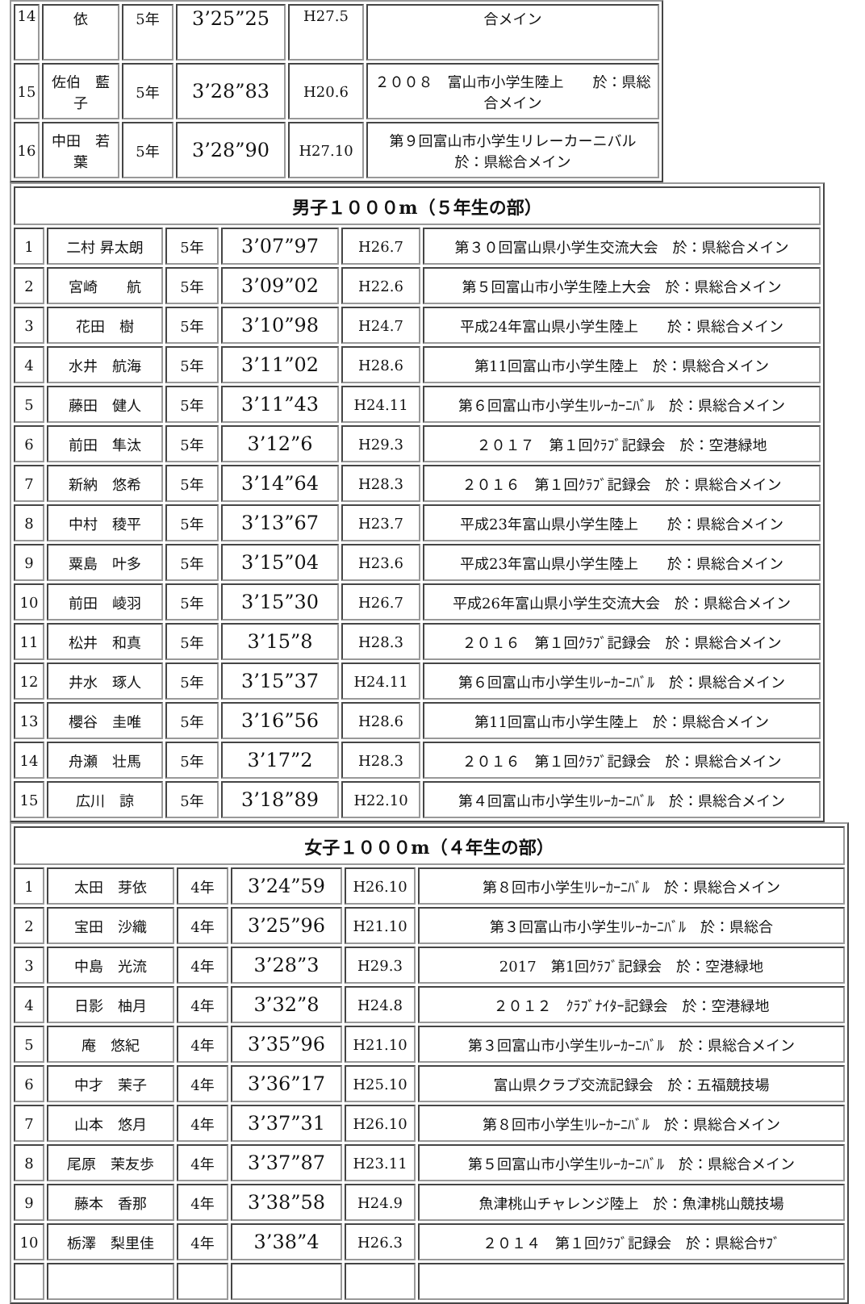| 14 | 依 | 5年 | 3’25”25 | H27.5 | 合メイン |
| 15 | 佐伯 藍子 | 5年 | 3’28”83 | H20.6 | ２００８ 富山市小学生陸上 於：県総合メイン |
| 16 | 中田 若葉 | 5年 | 3’28”90 | H27.10 | 第９回富山市小学生リレーカーニバル 於：県総合メイン |
| 男子１０００m（５年生の部） | | | | | |
| --- | --- | --- | --- | --- | --- |
| 1 | 二村 昇太朗 | 5年 | 3’07”97 | H26.7 | 第３０回富山県小学生交流大会 於：県総合メイン |
| 2 | 宮崎 航 | 5年 | 3’09”02 | H22.6 | 第５回富山市小学生陸上大会 於：県総合メイン |
| 3 | 花田 樹 | 5年 | 3’10”98 | H24.7 | 平成24年富山県小学生陸上 於：県総合メイン |
| 4 | 水井 航海 | 5年 | 3’11”02 | H28.6 | 第11回富山市小学生陸上 於：県総合メイン |
| 5 | 藤田 健人 | 5年 | 3’11”43 | H24.11 | 第６回富山市小学生ﾘﾚｰｶｰﾆﾊﾞﾙ 於：県総合メイン |
| 6 | 前田 隼汰 | 5年 | 3’12”6 | H29.3 | ２０１７ 第１回ｸﾗﾌﾞ記録会 於：空港緑地 |
| 7 | 新納 悠希 | 5年 | 3’14”64 | H28.3 | ２０１６ 第１回ｸﾗﾌﾞ記録会 於：県総合メイン |
| 8 | 中村 稜平 | 5年 | 3’13”67 | H23.7 | 平成23年富山県小学生陸上 於：県総合メイン |
| 9 | 粟島 叶多 | 5年 | 3’15”04 | H23.6 | 平成23年富山県小学生陸上 於：県総合メイン |
| 10 | 前田 崚羽 | 5年 | 3’15”30 | H26.7 | 平成26年富山県小学生交流大会 於：県総合メイン |
| 11 | 松井 和真 | 5年 | 3’15”8 | H28.3 | ２０１６ 第１回ｸﾗﾌﾞ記録会 於：県総合メイン |
| 12 | 井水 琢人 | 5年 | 3’15”37 | H24.11 | 第６回富山市小学生ﾘﾚｰｶｰﾆﾊﾞﾙ 於：県総合メイン |
| 13 | 櫻谷 圭唯 | 5年 | 3’16”56 | H28.6 | 第11回富山市小学生陸上 於：県総合メイン |
| 14 | 舟瀬 壮馬 | 5年 | 3’17”2 | H28.3 | ２０１６ 第１回ｸﾗﾌﾞ記録会 於：県総合メイン |
| 15 | 広川 諒 | 5年 | 3’18”89 | H22.10 | 第４回富山市小学生ﾘﾚｰｶｰﾆﾊﾞﾙ 於：県総合メイン |
| 女子１０００m（４年生の部） | | | | | |
| --- | --- | --- | --- | --- | --- |
| 1 | 太田 芽依 | 4年 | 3’24”59 | H26.10 | 第８回市小学生ﾘﾚｰｶｰﾆﾊﾞﾙ 於：県総合メイン |
| 2 | 宝田 沙織 | 4年 | 3’25”96 | H21.10 | 第３回富山市小学生ﾘﾚｰｶｰﾆﾊﾞﾙ 於：県総合 |
| 3 | 中島 光流 | 4年 | 3’28”3 | H29.3 | 2017 第1回ｸﾗﾌﾞ記録会 於：空港緑地 |
| 4 | 日影 柚月 | 4年 | 3’32”8 | H24.8 | ２０１２ ｸﾗﾌﾞﾅｲﾀｰ記録会 於：空港緑地 |
| 5 | 庵 悠紀 | 4年 | 3’35”96 | H21.10 | 第３回富山市小学生ﾘﾚｰｶｰﾆﾊﾞﾙ 於：県総合メイン |
| 6 | 中才 茉子 | 4年 | 3’36”17 | H25.10 | 富山県クラブ交流記録会 於：五福競技場 |
| 7 | 山本 悠月 | 4年 | 3’37”31 | H26.10 | 第８回市小学生ﾘﾚｰｶｰﾆﾊﾞﾙ 於：県総合メイン |
| 8 | 尾原 茉友歩 | 4年 | 3’37”87 | H23.11 | 第５回富山市小学生ﾘﾚｰｶｰﾆﾊﾞﾙ 於：県総合メイン |
| 9 | 藤本 香那 | 4年 | 3’38”58 | H24.9 | 魚津桃山チャレンジ陸上 於：魚津桃山競技場 |
| 10 | 栃澤 梨里佳 | 4年 | 3’38”4 | H26.3 | ２０１４ 第１回ｸﾗﾌﾞ記録会 於：県総合ｻﾌﾞ |